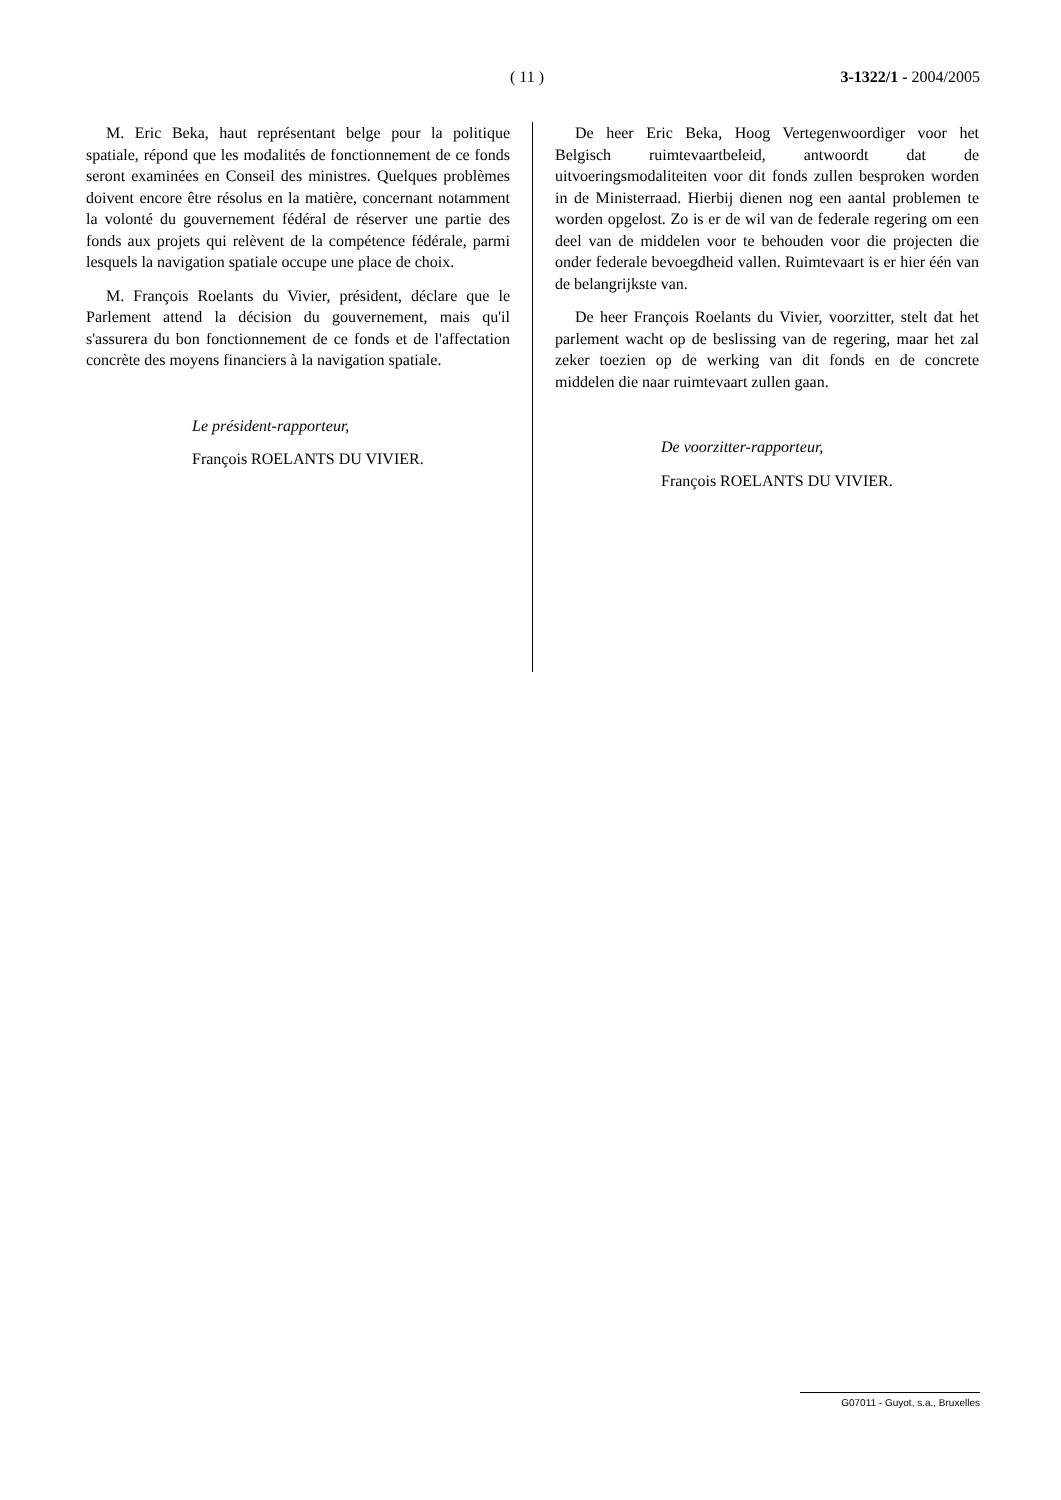( 11 ) 3-1322/1 - 2004/2005
M. Eric Beka, haut représentant belge pour la politique spatiale, répond que les modalités de fonctionnement de ce fonds seront examinées en Conseil des ministres. Quelques problèmes doivent encore être résolus en la matière, concernant notamment la volonté du gouvernement fédéral de réserver une partie des fonds aux projets qui relèvent de la compétence fédérale, parmi lesquels la navigation spatiale occupe une place de choix.
M. François Roelants du Vivier, président, déclare que le Parlement attend la décision du gouvernement, mais qu'il s'assurera du bon fonctionnement de ce fonds et de l'affectation concrète des moyens financiers à la navigation spatiale.
Le président-rapporteur,
François ROELANTS DU VIVIER.
De heer Eric Beka, Hoog Vertegenwoordiger voor het Belgisch ruimtevaartbeleid, antwoordt dat de uitvoeringsmodaliteiten voor dit fonds zullen besproken worden in de Ministerraad. Hierbij dienen nog een aantal problemen te worden opgelost. Zo is er de wil van de federale regering om een deel van de middelen voor te behouden voor die projecten die onder federale bevoegdheid vallen. Ruimtevaart is er hier één van de belangrijkste van.
De heer François Roelants du Vivier, voorzitter, stelt dat het parlement wacht op de beslissing van de regering, maar het zal zeker toezien op de werking van dit fonds en de concrete middelen die naar ruimtevaart zullen gaan.
De voorzitter-rapporteur,
François ROELANTS DU VIVIER.
G07011 - Guyot, s.a., Bruxelles